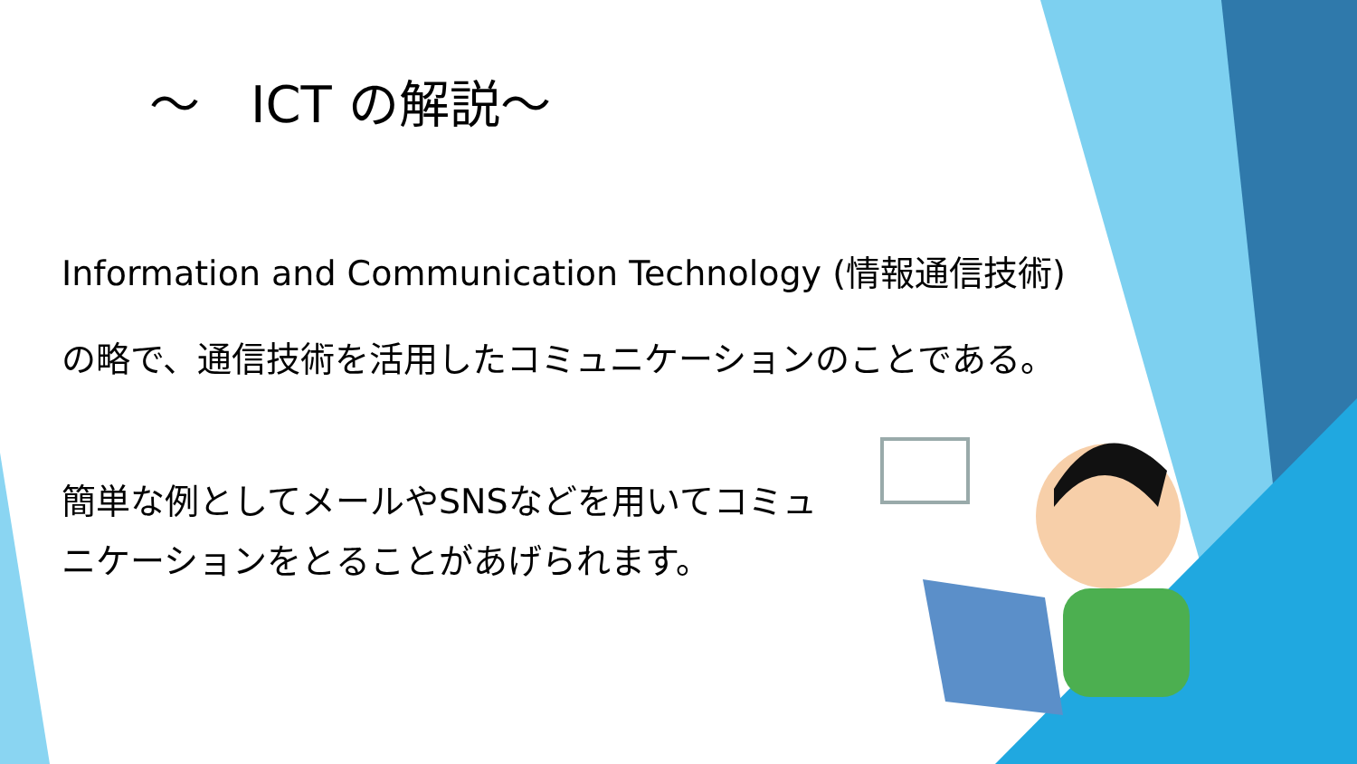～　ICT の解説～
Information and Communication Technology (情報通信技術)
の略で、通信技術を活用したコミュニケーションのことである。
簡単な例としてメールやSNSなどを用いてコミュニケーションをとることがあげられます。